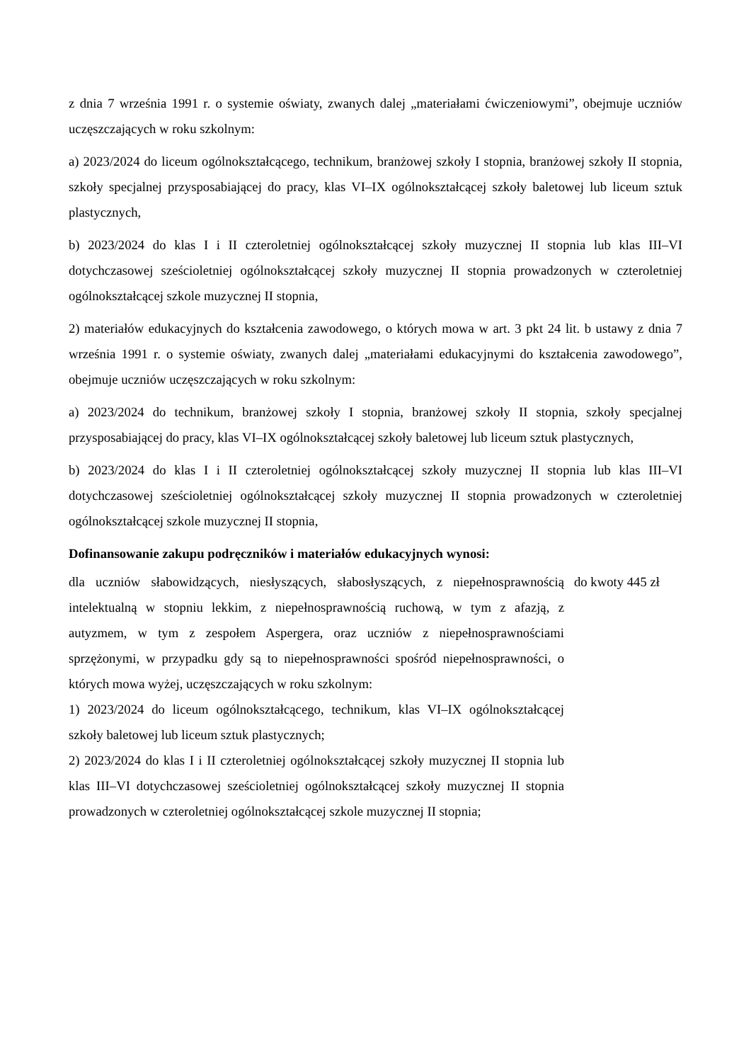z dnia 7 września 1991 r. o systemie oświaty, zwanych dalej „materiałami ćwiczeniowymi”, obejmuje uczniów uczęszczających w roku szkolnym:
a) 2023/2024 do liceum ogólnokształcącego, technikum, branżowej szkoły I stopnia, branżowej szkoły II stopnia, szkoły specjalnej przysposabiającej do pracy, klas VI–IX ogólnokształcącej szkoły baletowej lub liceum sztuk plastycznych,
b) 2023/2024 do klas I i II czteroletniej ogólnokształcącej szkoły muzycznej II stopnia lub klas III–VI dotychczasowej sześcioletniej ogólnokształcącej szkoły muzycznej II stopnia prowadzonych w czteroletniej ogólnokształcącej szkole muzycznej II stopnia,
2) materiałów edukacyjnych do kształcenia zawodowego, o których mowa w art. 3 pkt 24 lit. b ustawy z dnia 7 września 1991 r. o systemie oświaty, zwanych dalej „materiałami edukacyjnymi do kształcenia zawodowego”, obejmuje uczniów uczęszczających w roku szkolnym:
a) 2023/2024 do technikum, branżowej szkoły I stopnia, branżowej szkoły II stopnia, szkoły specjalnej przysposabiającej do pracy, klas VI–IX ogólnokształcącej szkoły baletowej lub liceum sztuk plastycznych,
b) 2023/2024 do klas I i II czteroletniej ogólnokształcącej szkoły muzycznej II stopnia lub klas III–VI dotychczasowej sześcioletniej ogólnokształcącej szkoły muzycznej II stopnia prowadzonych w czteroletniej ogólnokształcącej szkole muzycznej II stopnia,
Dofinansowanie zakupu podręczników i materiałów edukacyjnych wynosi:
| dla uczniów słabowidzących, niesłyszących, słabosłyszących, z niepełnosprawnością intelektualną w stopniu lekkim, z niepełnosprawnością ruchową, w tym z afazją, z autyzmem, w tym z zespołem Aspergera, oraz uczniów z niepełnosprawnościami sprzężonymi, w przypadku gdy są to niepełnosprawności spośród niepełnosprawności, o których mowa wyżej, uczęszczających w roku szkolnym: 1) 2023/2024 do liceum ogólnokształcącego, technikum, klas VI–IX ogólnokształcącej szkoły baletowej lub liceum sztuk plastycznych; 2) 2023/2024 do klas I i II czteroletniej ogólnokształcącej szkoły muzycznej II stopnia lub klas III–VI dotychczasowej sześcioletniej ogólnokształcącej szkoły muzycznej II stopnia prowadzonych w czteroletniej ogólnokształcącej szkole muzycznej II stopnia; | do kwoty 445 zł |